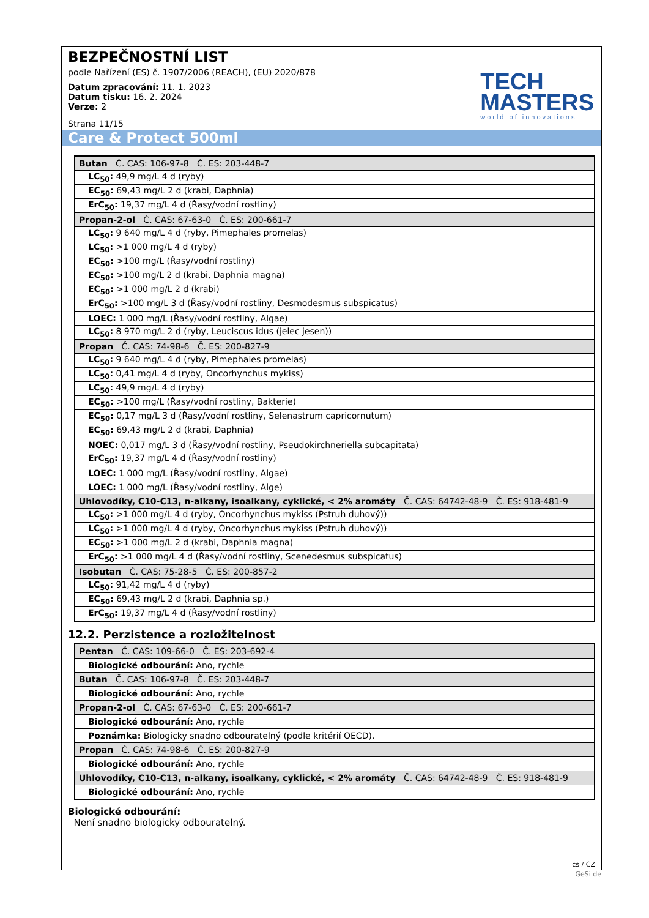BEZPEČNOSTNÍ LIST
podle Nařízení (ES) č. 1907/2006 (REACH), (EU) 2020/878
Datum zpracování: 11. 1. 2023
Datum tisku: 16. 2. 2024
Verze: 2
Strana 11/15
TECH
MASTERS
world of innovations
Care & Protect 500ml
| Butan Č. CAS: 106-97-8 Č. ES: 203-448-7 |
| LC<sub>50</sub>: 49,9 mg/L 4 d (ryby) |
| EC<sub>50</sub>: 69,43 mg/L 2 d (krabi, Daphnia) |
| ErC<sub>50</sub>: 19,37 mg/L 4 d (Řasy/vodní rostliny) |
| Propan-2-ol Č. CAS: 67-63-0 Č. ES: 200-661-7 |
| LC<sub>50</sub>: 9 640 mg/L 4 d (ryby, Pimephales promelas) |
| LC<sub>50</sub>: >1 000 mg/L 4 d (ryby) |
| EC<sub>50</sub>: >100 mg/L (Řasy/vodní rostliny) |
| EC<sub>50</sub>: >100 mg/L 2 d (krabi, Daphnia magna) |
| EC<sub>50</sub>: >1 000 mg/L 2 d (krabi) |
| ErC<sub>50</sub>: >100 mg/L 3 d (Řasy/vodní rostliny, Desmodesmus subspicatus) |
| LOEC: 1 000 mg/L (Řasy/vodní rostliny, Algae) |
| LC<sub>50</sub>: 8 970 mg/L 2 d (ryby, Leuciscus idus (jelec jesen)) |
| Propan Č. CAS: 74-98-6 Č. ES: 200-827-9 |
| LC<sub>50</sub>: 9 640 mg/L 4 d (ryby, Pimephales promelas) |
| LC<sub>50</sub>: 0,41 mg/L 4 d (ryby, Oncorhynchus mykiss) |
| LC<sub>50</sub>: 49,9 mg/L 4 d (ryby) |
| EC<sub>50</sub>: >100 mg/L (Řasy/vodní rostliny, Bakterie) |
| EC<sub>50</sub>: 0,17 mg/L 3 d (Řasy/vodní rostliny, Selenastrum capricornutum) |
| EC<sub>50</sub>: 69,43 mg/L 2 d (krabi, Daphnia) |
| NOEC: 0,017 mg/L 3 d (Řasy/vodní rostliny, Pseudokirchneriella subcapitata) |
| ErC<sub>50</sub>: 19,37 mg/L 4 d (Řasy/vodní rostliny) |
| LOEC: 1 000 mg/L (Řasy/vodní rostliny, Algae) |
| LOEC: 1 000 mg/L (Řasy/vodní rostliny, Alge) |
| Uhlovodíky, C10-C13, n-alkany, isoalkany, cyklické, < 2% aromáty Č. CAS: 64742-48-9 Č. ES: 918-481-9 |
| LC<sub>50</sub>: >1 000 mg/L 4 d (ryby, Oncorhynchus mykiss (Pstruh duhový)) |
| LC<sub>50</sub>: >1 000 mg/L 4 d (ryby, Oncorhynchus mykiss (Pstruh duhový)) |
| EC<sub>50</sub>: >1 000 mg/L 2 d (krabi, Daphnia magna) |
| ErC<sub>50</sub>: >1 000 mg/L 4 d (Řasy/vodní rostliny, Scenedesmus subspicatus) |
| Isobutan Č. CAS: 75-28-5 Č. ES: 200-857-2 |
| LC<sub>50</sub>: 91,42 mg/L 4 d (ryby) |
| EC<sub>50</sub>: 69,43 mg/L 2 d (krabi, Daphnia sp.) |
| ErC<sub>50</sub>: 19,37 mg/L 4 d (Řasy/vodní rostliny) |
12.2. Perzistence a rozložitelnost
| Pentan Č. CAS: 109-66-0 Č. ES: 203-692-4 |
| Biologické odbourání: Ano, rychle |
| Butan Č. CAS: 106-97-8 Č. ES: 203-448-7 |
| Biologické odbourání: Ano, rychle |
| Propan-2-ol Č. CAS: 67-63-0 Č. ES: 200-661-7 |
| Biologické odbourání: Ano, rychle |
| Poznámka: Biologicky snadno odbouratelný (podle kritérií OECD). |
| Propan Č. CAS: 74-98-6 Č. ES: 200-827-9 |
| Biologické odbourání: Ano, rychle |
| Uhlovodíky, C10-C13, n-alkany, isoalkany, cyklické, < 2% aromáty Č. CAS: 64742-48-9 Č. ES: 918-481-9 |
| Biologické odbourání: Ano, rychle |
Biologické odbourání:
Není snadno biologicky odbouratelný.
cs / CZ
GeSi.de